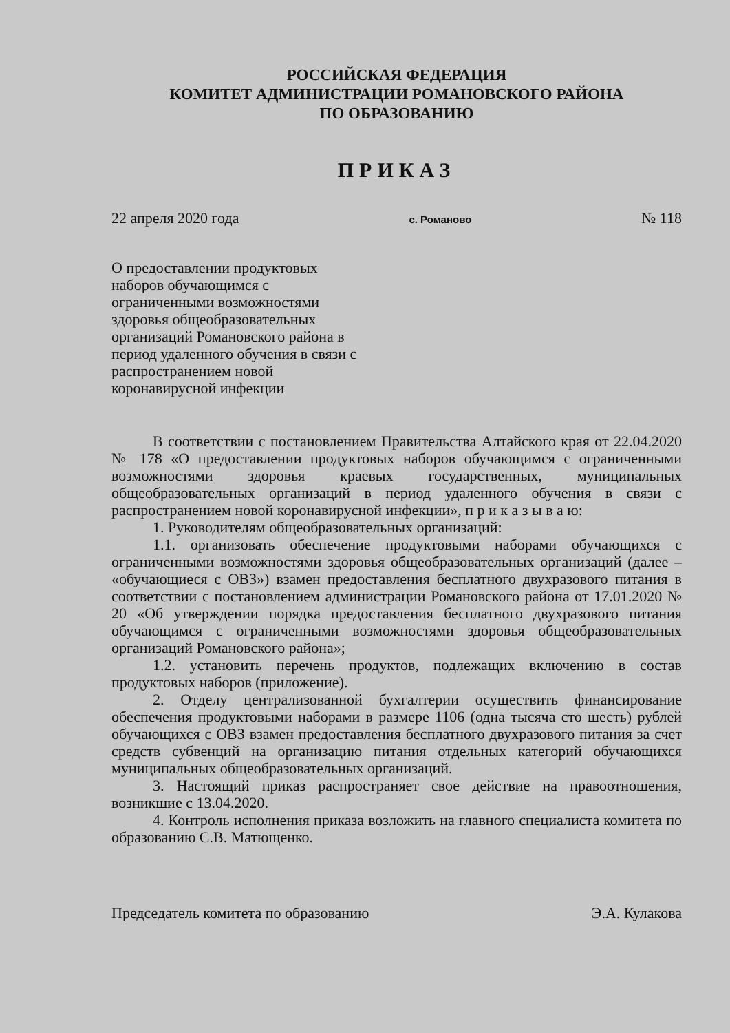РОССИЙСКАЯ ФЕДЕРАЦИЯ
КОМИТЕТ АДМИНИСТРАЦИИ РОМАНОВСКОГО РАЙОНА
ПО ОБРАЗОВАНИЮ
ПРИКАЗ
22 апреля 2020 года с. Романово № 118
О предоставлении продуктовых наборов обучающимся с ограниченными возможностями здоровья общеобразовательных организаций Романовского района в период удаленного обучения в связи с распространением новой коронавирусной инфекции
В соответствии с постановлением Правительства Алтайского края от 22.04.2020 № 178 «О предоставлении продуктовых наборов обучающимся с ограниченными возможностями здоровья краевых государственных, муниципальных общеобразовательных организаций в период удаленного обучения в связи с распространением новой коронавирусной инфекции», п р и к а з ы в а ю:
1. Руководителям общеобразовательных организаций:
1.1. организовать обеспечение продуктовыми наборами обучающихся с ограниченными возможностями здоровья общеобразовательных организаций (далее – «обучающиеся с ОВЗ») взамен предоставления бесплатного двухразового питания в соответствии с постановлением администрации Романовского района от 17.01.2020 № 20 «Об утверждении порядка предоставления бесплатного двухразового питания обучающимся с ограниченными возможностями здоровья общеобразовательных организаций Романовского района»;
1.2. установить перечень продуктов, подлежащих включению в состав продуктовых наборов (приложение).
2. Отделу централизованной бухгалтерии осуществить финансирование обеспечения продуктовыми наборами в размере 1106 (одна тысяча сто шесть) рублей обучающихся с ОВЗ взамен предоставления бесплатного двухразового питания за счет средств субвенций на организацию питания отдельных категорий обучающихся муниципальных общеобразовательных организаций.
3. Настоящий приказ распространяет свое действие на правоотношения, возникшие с 13.04.2020.
4. Контроль исполнения приказа возложить на главного специалиста комитета по образованию С.В. Матющенко.
Председатель комитета по образованию Э.А. Кулакова